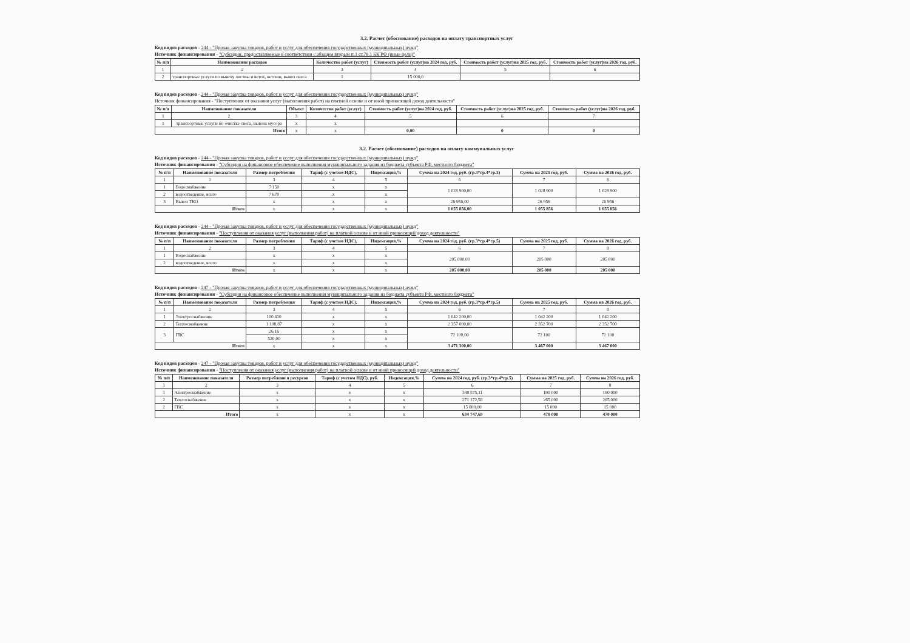3.2. Расчет (обоснование) расходов на оплату транспортных услуг
Код видов расходов - 244 - "Прочая закупка товаров, работ и услуг для обеспечения государственных (муниципальных) нужд"
Источник финансирования - "Субсидии, предоставляемые в соответствии с абзацем вторым п.1 ст.78.1 БК РФ (иные цели)"
| № п/п | Наименование расходов | Количество работ (услуг) | Стоимость работ (услуг)на 2024 год, руб. | Стоимость работ (услуг)на 2025 год, руб. | Стоимость работ (услуг)на 2026 год, руб. |
| --- | --- | --- | --- | --- | --- |
| 1 | 2 | 3 | 4 | 5 | 6 |
| 2 | транспортные услуги по вывозу листвы и веток, ветоши, вывоз снега | 1 | 15 000,0 | | |
Код видов расходов - 244 - "Прочая закупка товаров, работ и услуг для обеспечения государственных (муниципальных) нужд"
Источник финансирования - "Поступления от оказания услуг (выполнения работ) на платной основе и от иной приносящей доход деятельности"
| № п/п | Наименование показателя | Объект | Количество работ (услуг) | Стоимость работ (услуг)на 2024 год, руб. | Стоимость работ (услуг)на 2025 год, руб. | Стоимость работ (услуг)на 2026 год, руб. |
| --- | --- | --- | --- | --- | --- | --- |
| 1 | 2 | 3 | 4 | 5 | 6 | 7 |
| 1 | транспортные услуги по очистке снега, вывоза мусора | x | x | | | |
| Итого | | x | x | 0,00 | 0 | 0 |
3.2. Расчет (обоснование) расходов на оплату коммунальных услуг
Код видов расходов - 244 - "Прочая закупка товаров, работ и услуг для обеспечения государственных (муниципальных) нужд"
Источник финансирования - "Субсидия на финансовое обеспечение выполнения муниципального задания из бюджета субъекта РФ, местного бюджета"
| № п/п | Наименование показателя | Размер потребления | Тариф (с учетом НДС), | Индексация,% | Сумма на 2024 год, руб. (гр.3*гр.4*гр.5) | Сумма на 2025 год, руб. | Сумма на 2026 год, руб. |
| --- | --- | --- | --- | --- | --- | --- | --- |
| 1 | 2 | 3 | 4 | 5 | 6 | 7 | 8 |
| 1 | Водоснабжение | 7 150 | x | x | 1 028 900,00 | 1 028 900 | 1 028 900 |
| 2 | водоотведение, всего | 7 670 | x | x | | | |
| 3 | Вывоз ТКО | x | x | x | 26 956,00 | 26 956 | 26 956 |
| Итого | | x | x | x | 1 055 856,00 | 1 055 856 | 1 055 856 |
Код видов расходов - 244 - "Прочая закупка товаров, работ и услуг для обеспечения государственных (муниципальных) нужд"
Источник финансирования - "Поступления от оказания услуг (выполнения работ) на платной основе и от иной приносящей доход деятельности"
| № п/п | Наименование показателя | Размер потребления | Тариф (с учетом НДС), | Индексация,% | Сумма на 2024 год, руб. (гр.3*гр.4*гр.5) | Сумма на 2025 год, руб. | Сумма на 2026 год, руб. |
| --- | --- | --- | --- | --- | --- | --- | --- |
| 1 | 2 | 3 | 4 | 5 | 6 | 7 | 8 |
| 1 | Водоснабжение | x | x | x | 205 000,00 | 205 000 | 205 000 |
| 2 | водоотведение, всего | x | x | x | | | |
| Итого | | x | x | x | 205 000,00 | 205 000 | 205 000 |
Код видов расходов - 247 - "Прочая закупка товаров, работ и услуг для обеспечения государственных (муниципальных) нужд"
Источник финансирования - "Субсидия на финансовое обеспечение выполнения муниципального задания из бюджета субъекта РФ, местного бюджета"
| № п/п | Наименование показателя | Размер потребления | Тариф (с учетом НДС), | Индексация,% | Сумма на 2024 год, руб. (гр.3*гр.4*гр.5) | Сумма на 2025 год, руб. | Сумма на 2026 год, руб. |
| --- | --- | --- | --- | --- | --- | --- | --- |
| 1 | 2 | 3 | 4 | 5 | 6 | 7 | 8 |
| 1 | Электроснабжение | 100 410 | x | x | 1 042 200,00 | 1 042 200 | 1 042 200 |
| 2 | Теплоснабжение | 1 108,87 | x | x | 2 357 000,00 | 2 352 700 | 2 352 700 |
| 3 | ГВС | 26,16 | x | x | 72 100,00 | 72 100 | 72 100 |
| | | 520,00 | x | x | | | |
| Итого | | x | x | x | 3 471 300,00 | 3 467 000 | 3 467 000 |
Код видов расходов - 247 - "Прочая закупка товаров, работ и услуг для обеспечения государственных (муниципальных) нужд"
Источник финансирования - "Поступления от оказания услуг (выполнения работ) на платной основе и от иной приносящей доход деятельности"
| № п/п | Наименование показателя | Размер потреблени я ресурсов | Тариф (с учетом НДС), руб. | Индексация,% | Сумма на 2024 год, руб. (гр.3*гр.4*гр.5) | Сумма на 2025 год, руб. | Сумма на 2026 год, руб. |
| --- | --- | --- | --- | --- | --- | --- | --- |
| 1 | 2 | 3 | 4 | 5 | 6 | 7 | 8 |
| 1 | Электроснабжение | x | x | x | 348 575,11 | 190 000 | 190 000 |
| 2 | Теплоснабжение | x | x | x | 271 172,58 | 265 000 | 265 000 |
| 2 | ГВС | x | x | x | 15 000,00 | 15 000 | 15 000 |
| Итого | | x | x | x | 634 747,69 | 470 000 | 470 000 |